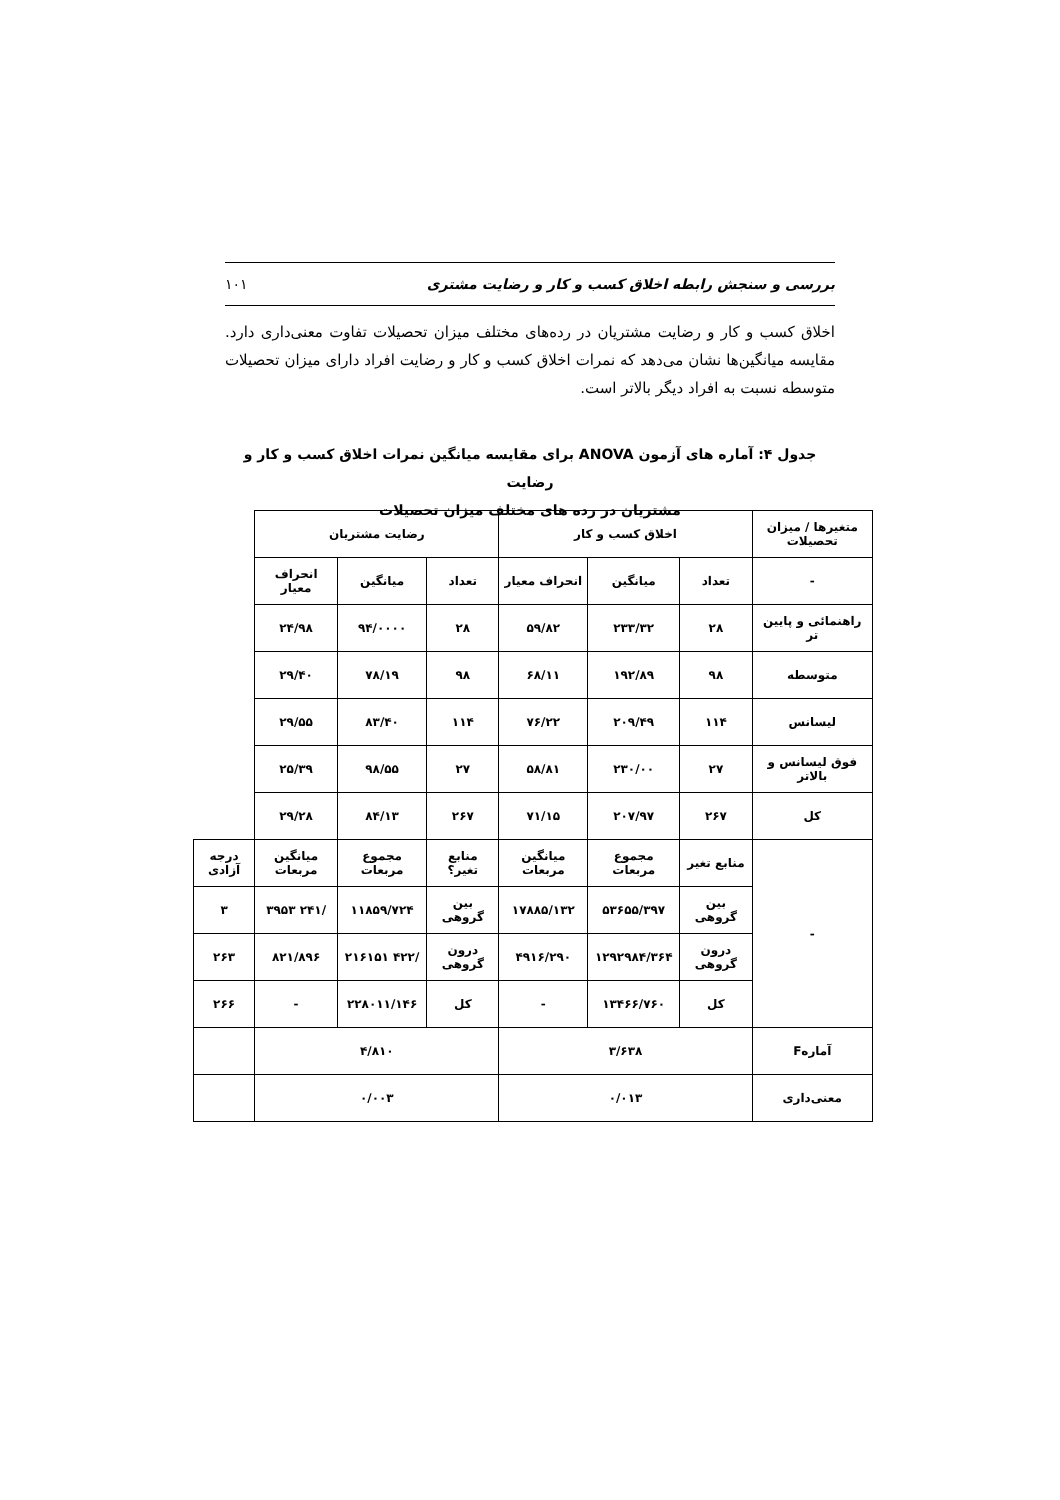بررسی و سنجش رابطه اخلاق کسب و کار و رضایت مشتری ۱۰۱
اخلاق کسب و کار و رضایت مشتریان در رده‌های مختلف میزان تحصیلات تفاوت معنی‌داری دارد. مقایسه میانگین‌ها نشان می‌دهد که نمرات اخلاق کسب و کار و رضایت افراد دارای میزان تحصیلات متوسطه نسبت به افراد دیگر بالاتر است.
جدول ۴: آماره های آزمون ANOVA برای مقایسه میانگین نمرات اخلاق کسب و کار و رضایت
مشتریان در رده های مختلف میزان تحصیلات
| متغیرها / میزان تحصیلات | اخلاق کسب و کار | | | رضایت مشتریان | | | |
| - | تعداد | میانگین | انحراف معیار | تعداد | میانگین | انحراف معیار | |
| راهنمائی و پایین تر | ۲۸ | ۲۳۳/۳۲ | ۵۹/۸۲ | ۲۸ | ۹۴/۰۰۰۰ | ۲۴/۹۸ | |
| متوسطه | ۹۸ | ۱۹۲/۸۹ | ۶۸/۱۱ | ۹۸ | ۷۸/۱۹ | ۲۹/۴۰ | |
| لیسانس | ۱۱۴ | ۲۰۹/۴۹ | ۷۶/۲۲ | ۱۱۴ | ۸۳/۴۰ | ۲۹/۵۵ | |
| فوق لیسانس و بالاتر | ۲۷ | ۲۳۰/۰۰ | ۵۸/۸۱ | ۲۷ | ۹۸/۵۵ | ۲۵/۳۹ | |
| کل | ۲۶۷ | ۲۰۷/۹۷ | ۷۱/۱۵ | ۲۶۷ | ۸۴/۱۳ | ۲۹/۲۸ | |
| - | منابع تغیر | مجموع مربعات | میانگین مربعات | منابع تغیر؟ | مجموع مربعات | میانگین مربعات | درجه آزادی |
| | بین گروهی | ۵۳۶۵۵/۳۹۷ | ۱۷۸۸۵/۱۳۲ | بین گروهی | ۱۱۸۵۹/۷۲۴ | /۲۴۱ ۳۹۵۳ | ۳ |
| | درون گروهی | ۱۲۹۲۹۸۴/۳۶۴ | ۴۹۱۶/۲۹۰ | درون گروهی | /۴۲۲ ۲۱۶۱۵۱ | ۸۲۱/۸۹۶ | ۲۶۳ |
| | کل | ۱۳۴۶۶/۷۶۰ | - | کل | ۲۲۸۰۱۱/۱۴۶ | - | ۲۶۶ |
| آمارهF | ۳/۶۳۸ | | | ۴/۸۱۰ | | | |
| معنی‌داری | ۰/۰۱۳ | | | ۰/۰۰۳ | | | |